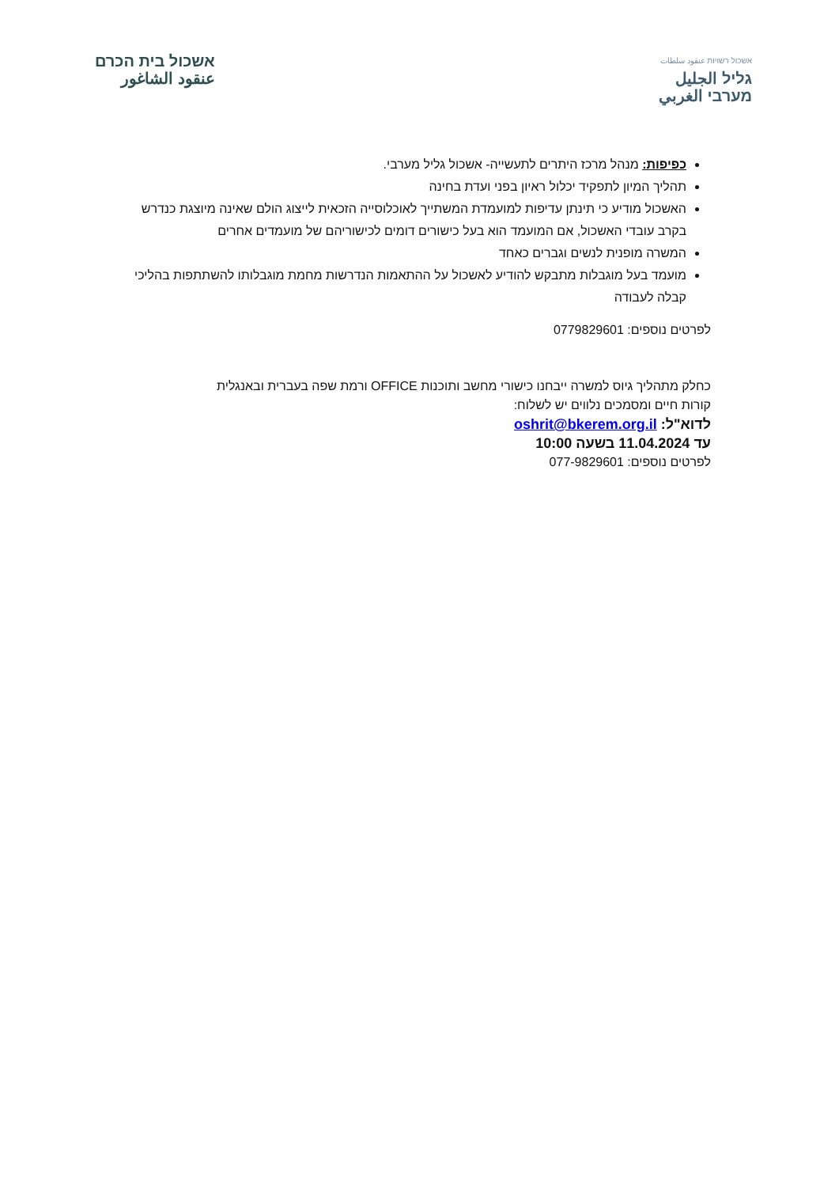אשכול רשויות عنقود سلطات
גליל الجليل
מערבי الغربي
אשכול בית הכרם
عنقود الشاغور
כפיפות: מנהל מרכז היתרים לתעשייה- אשכול גליל מערבי.
תהליך המיון לתפקיד יכלול ראיון בפני ועדת בחינה
האשכול מודיע כי תינתן עדיפות למועמדת המשתייך לאוכלוסייה הזכאית לייצוג הולם שאינה מיוצגת כנדרש בקרב עובדי האשכול, אם המועמד הוא בעל כישורים דומים לכישוריהם של מועמדים אחרים
המשרה מופנית לנשים וגברים כאחד
מועמד בעל מוגבלות מתבקש להודיע לאשכול על ההתאמות הנדרשות מחמת מוגבלותו להשתתפות בהליכי קבלה לעבודה
לפרטים נוספים: 0779829601
כחלק מתהליך גיוס למשרה ייבחנו כישורי מחשב ותוכנות OFFICE ורמת שפה בעברית ובאנגלית
קורות חיים ומסמכים נלווים יש לשלוח:
לדוא"ל: oshrit@bkerem.org.il
עד 11.04.2024 בשעה 10:00
לפרטים נוספים: 077-9829601